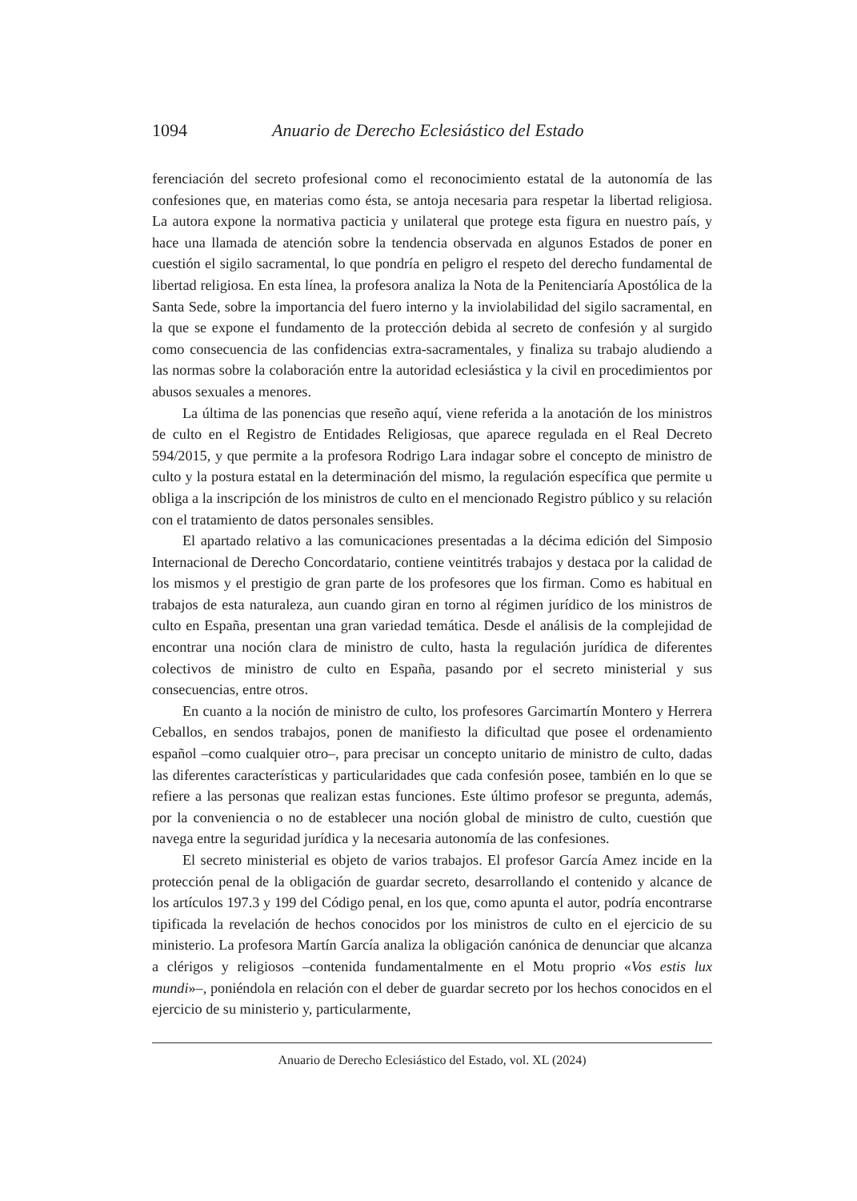1094 Anuario de Derecho Eclesiástico del Estado
ferenciación del secreto profesional como el reconocimiento estatal de la autonomía de las confesiones que, en materias como ésta, se antoja necesaria para respetar la libertad religiosa. La autora expone la normativa pacticia y unilateral que protege esta figura en nuestro país, y hace una llamada de atención sobre la tendencia observada en algunos Estados de poner en cuestión el sigilo sacramental, lo que pondría en peligro el respeto del derecho fundamental de libertad religiosa. En esta línea, la profesora analiza la Nota de la Penitenciaría Apostólica de la Santa Sede, sobre la importancia del fuero interno y la inviolabilidad del sigilo sacramental, en la que se expone el fundamento de la protección debida al secreto de confesión y al surgido como consecuencia de las confidencias extra-sacramentales, y finaliza su trabajo aludiendo a las normas sobre la colaboración entre la autoridad eclesiástica y la civil en procedimientos por abusos sexuales a menores.
La última de las ponencias que reseño aquí, viene referida a la anotación de los ministros de culto en el Registro de Entidades Religiosas, que aparece regulada en el Real Decreto 594/2015, y que permite a la profesora Rodrigo Lara indagar sobre el concepto de ministro de culto y la postura estatal en la determinación del mismo, la regulación específica que permite u obliga a la inscripción de los ministros de culto en el mencionado Registro público y su relación con el tratamiento de datos personales sensibles.
El apartado relativo a las comunicaciones presentadas a la décima edición del Simposio Internacional de Derecho Concordatario, contiene veintitrés trabajos y destaca por la calidad de los mismos y el prestigio de gran parte de los profesores que los firman. Como es habitual en trabajos de esta naturaleza, aun cuando giran en torno al régimen jurídico de los ministros de culto en España, presentan una gran variedad temática. Desde el análisis de la complejidad de encontrar una noción clara de ministro de culto, hasta la regulación jurídica de diferentes colectivos de ministro de culto en España, pasando por el secreto ministerial y sus consecuencias, entre otros.
En cuanto a la noción de ministro de culto, los profesores Garcimartín Montero y Herrera Ceballos, en sendos trabajos, ponen de manifiesto la dificultad que posee el ordenamiento español –como cualquier otro–, para precisar un concepto unitario de ministro de culto, dadas las diferentes características y particularidades que cada confesión posee, también en lo que se refiere a las personas que realizan estas funciones. Este último profesor se pregunta, además, por la conveniencia o no de establecer una noción global de ministro de culto, cuestión que navega entre la seguridad jurídica y la necesaria autonomía de las confesiones.
El secreto ministerial es objeto de varios trabajos. El profesor García Amez incide en la protección penal de la obligación de guardar secreto, desarrollando el contenido y alcance de los artículos 197.3 y 199 del Código penal, en los que, como apunta el autor, podría encontrarse tipificada la revelación de hechos conocidos por los ministros de culto en el ejercicio de su ministerio. La profesora Martín García analiza la obligación canónica de denunciar que alcanza a clérigos y religiosos –contenida fundamentalmente en el Motu proprio «Vos estis lux mundi»–, poniéndola en relación con el deber de guardar secreto por los hechos conocidos en el ejercicio de su ministerio y, particularmente,
Anuario de Derecho Eclesiástico del Estado, vol. XL (2024)